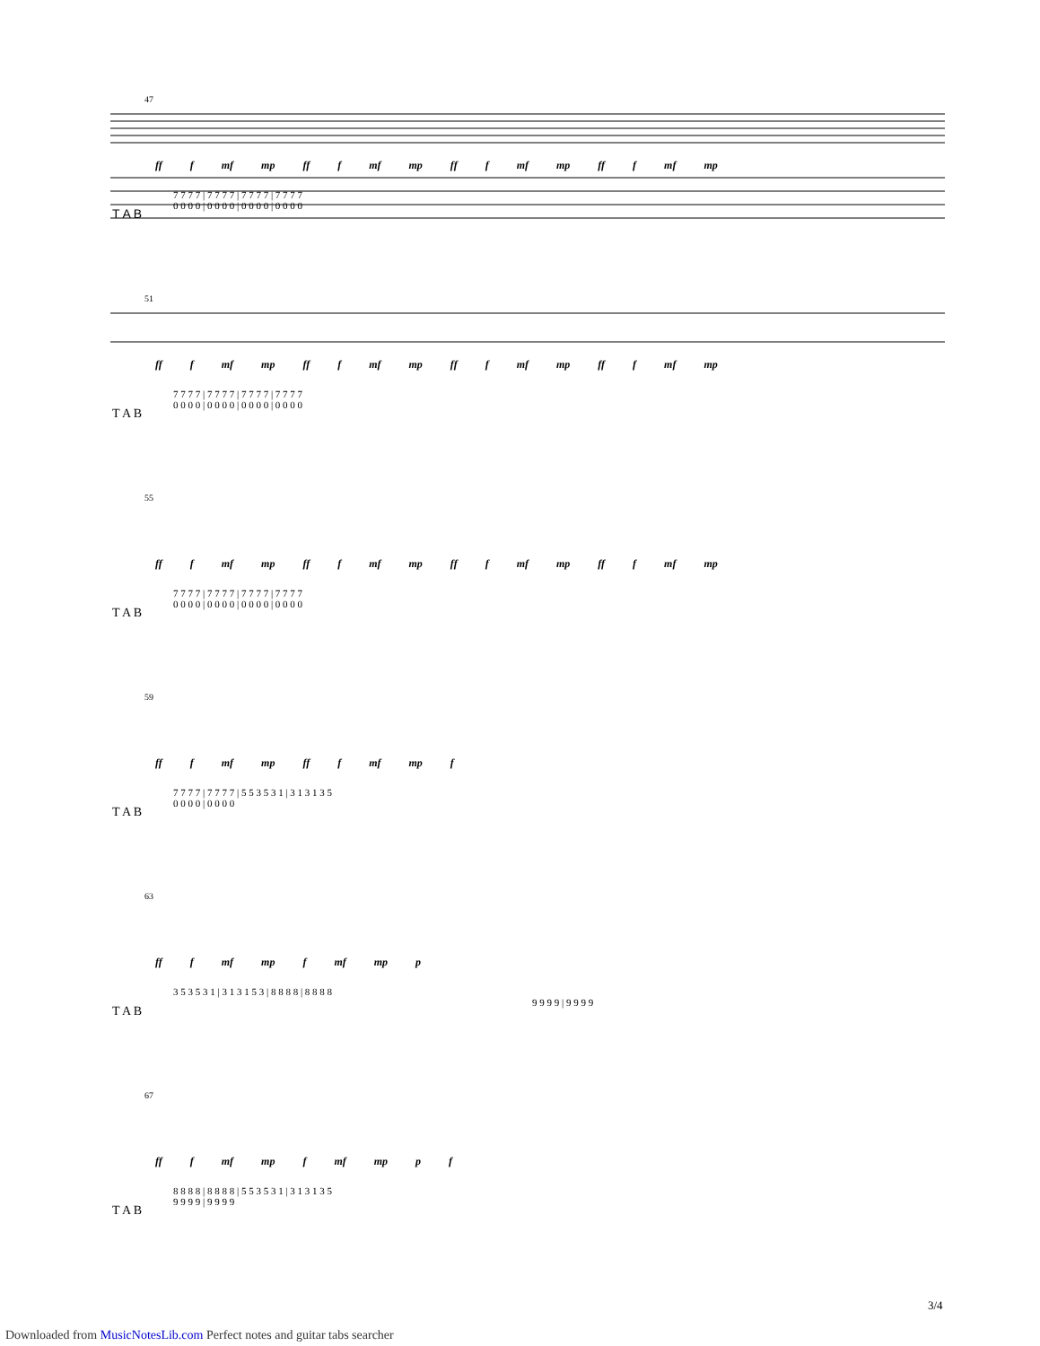47
ff f mf mp ff f mf mp ff f mf mp ff f mf mp
T A B
7 7 7 7 | 7 7 7 7 | 7 7 7 7 | 7 7 7 7
0 0 0 0 | 0 0 0 0 | 0 0 0 0 | 0 0 0 0
51
ff f mf mp ff f mf mp ff f mf mp ff f mf mp
T A B
7 7 7 7 | 7 7 7 7 | 7 7 7 7 | 7 7 7 7
0 0 0 0 | 0 0 0 0 | 0 0 0 0 | 0 0 0 0
55
ff f mf mp ff f mf mp ff f mf mp ff f mf mp
T A B
7 7 7 7 | 7 7 7 7 | 7 7 7 7 | 7 7 7 7
0 0 0 0 | 0 0 0 0 | 0 0 0 0 | 0 0 0 0
59
ff f mf mp ff f mf mp f
T A B
7 7 7 7 | 7 7 7 7 | 5 5 3 5 3 1 | 3 1 3 1 3 5
0 0 0 0 | 0 0 0 0
63
ff f mf mp f mf mp p
T A B
3 5 3 5 3 1 | 3 1 3 1 5 3 | 8 8 8 8 | 8 8 8 8
9 9 9 9 | 9 9 9 9
67
ff f mf mp f mf mp p f
T A B
8 8 8 8 | 8 8 8 8 | 5 5 3 5 3 1 | 3 1 3 1 3 5
9 9 9 9 | 9 9 9 9
3/4
Downloaded from MusicNotesLib.com Perfect notes and guitar tabs searcher